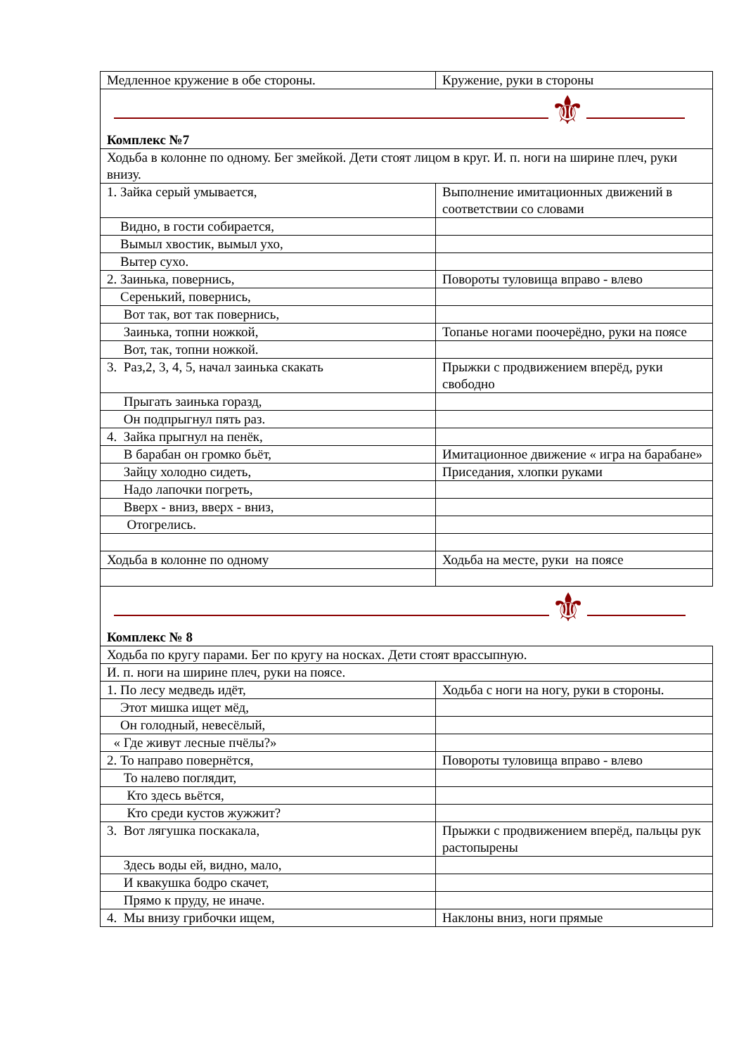| Медленное кружение в обе стороны. | Кружение, руки в стороны |
| ⚜ Комплекс №7 | |
| Ходьба в колонне по одному. Бег змейкой. Дети стоят лицом в круг. И. п. ноги на ширине плеч, руки внизу. | |
| 1. Зайка серый умывается, | Выполнение имитационных движений в соответствии со словами |
| Видно, в гости собирается, | |
| Вымыл хвостик, вымыл ухо, | |
| Вытер сухо. | |
| 2. Заинька, повернись, | Повороты туловища вправо - влево |
| Серенький, повернись, | |
| Вот так, вот так повернись, | |
| Заинька, топни ножкой, | Топанье ногами поочерёдно, руки на поясе |
| Вот, так, топни ножкой. | |
| 3. Раз,2, 3, 4, 5, начал заинька скакать | Прыжки с продвижением вперёд, руки свободно |
| Прыгать заинька горазд, | |
| Он подпрыгнул пять раз. | |
| 4. Зайка прыгнул на пенёк, | |
| В барабан он громко бьёт, | Имитационное движение « игра на барабане» |
| Зайцу холодно сидеть, | Приседания, хлопки руками |
| Надо лапочки погреть, | |
| Вверх - вниз, вверх - вниз, | |
| Отогрелись. | |
| Ходьба в колонне по одному | Ходьба на месте, руки на поясе |
| ⚜ Комплекс № 8 | |
| Ходьба по кругу парами. Бег по кругу на носках. Дети стоят врассыпную. | |
| И. п. ноги на ширине плеч, руки на поясе. | |
| 1. По лесу медведь идёт, | Ходьба с ноги на ногу, руки в стороны. |
| Этот мишка ищет мёд, | |
| Он голодный, невесёлый, | |
| « Где живут лесные пчёлы?» | |
| 2. То направо повернётся, | Повороты туловища вправо - влево |
| То налево поглядит, | |
| Кто здесь вьётся, | |
| Кто среди кустов жужжит? | |
| 3. Вот лягушка поскакала, | Прыжки с продвижением вперёд, пальцы рук растопырены |
| Здесь воды ей, видно, мало, | |
| И квакушка бодро скачет, | |
| Прямо к пруду, не иначе. | |
| 4. Мы внизу грибочки ищем, | Наклоны вниз, ноги прямые |